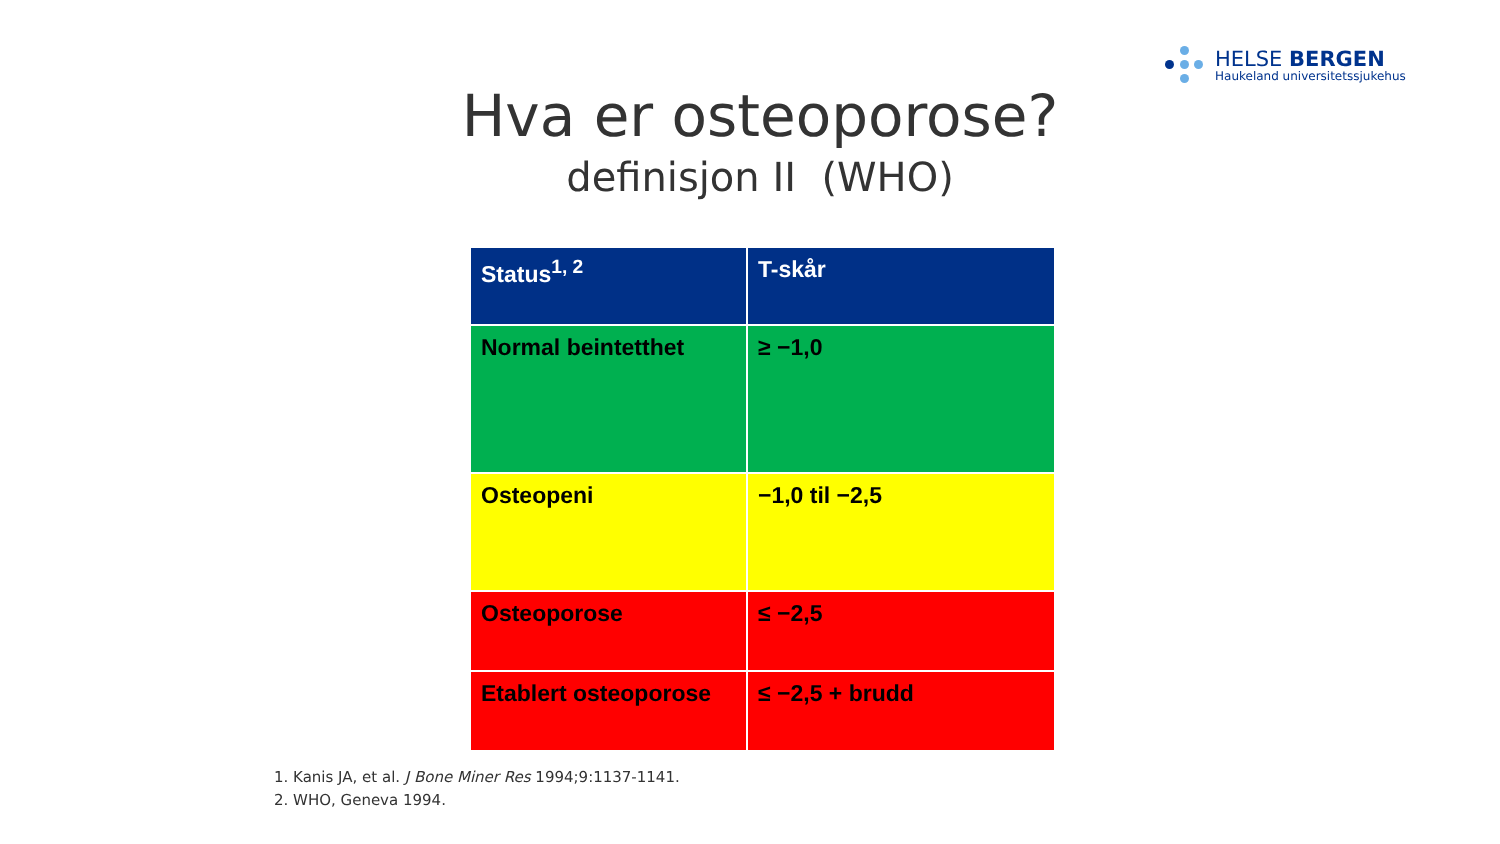HELSE BERGEN
Haukeland universitetssjukehus
Hva er osteoporose?
definisjon II (WHO)
| Status<sup>1, 2</sup> | T-skår |
| --- | --- |
| Normal beintetthet | ≥ −1,0 |
| Osteopeni | −1,0 til −2,5 |
| Osteoporose | ≤ −2,5 |
| Etablert osteoporose | ≤ −2,5 + brudd |
1. Kanis JA, et al. J Bone Miner Res 1994;9:1137-1141.
2. WHO, Geneva 1994.